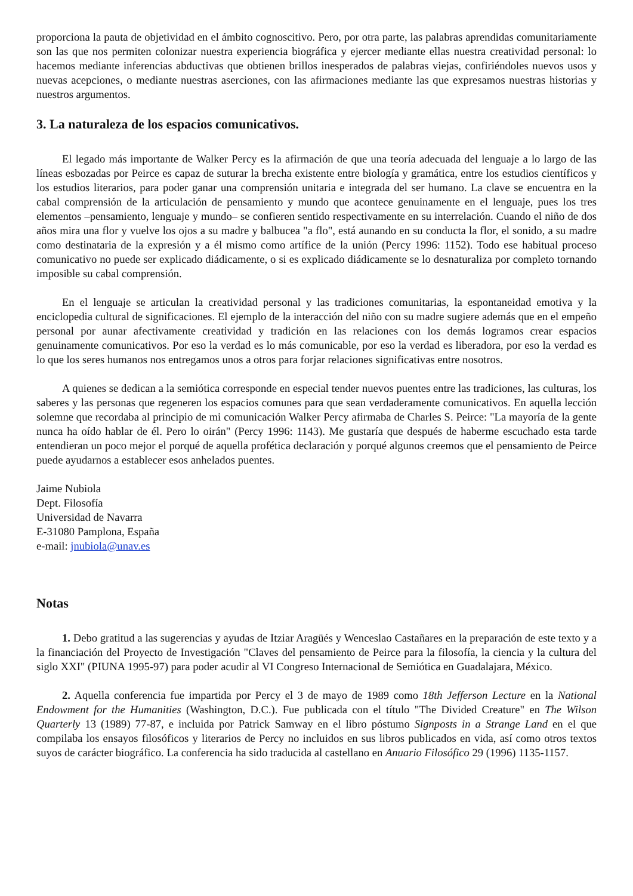proporciona la pauta de objetividad en el ámbito cognoscitivo. Pero, por otra parte, las palabras aprendidas comunitariamente son las que nos permiten colonizar nuestra experiencia biográfica y ejercer mediante ellas nuestra creatividad personal: lo hacemos mediante inferencias abductivas que obtienen brillos inesperados de palabras viejas, confiriéndoles nuevos usos y nuevas acepciones, o mediante nuestras aserciones, con las afirmaciones mediante las que expresamos nuestras historias y nuestros argumentos.
3. La naturaleza de los espacios comunicativos.
El legado más importante de Walker Percy es la afirmación de que una teoría adecuada del lenguaje a lo largo de las líneas esbozadas por Peirce es capaz de suturar la brecha existente entre biología y gramática, entre los estudios científicos y los estudios literarios, para poder ganar una comprensión unitaria e integrada del ser humano. La clave se encuentra en la cabal comprensión de la articulación de pensamiento y mundo que acontece genuinamente en el lenguaje, pues los tres elementos –pensamiento, lenguaje y mundo– se confieren sentido respectivamente en su interrelación. Cuando el niño de dos años mira una flor y vuelve los ojos a su madre y balbucea "a flo", está aunando en su conducta la flor, el sonido, a su madre como destinataria de la expresión y a él mismo como artífice de la unión (Percy 1996: 1152). Todo ese habitual proceso comunicativo no puede ser explicado diádicamente, o si es explicado diádicamente se lo desnaturaliza por completo tornando imposible su cabal comprensión.
En el lenguaje se articulan la creatividad personal y las tradiciones comunitarias, la espontaneidad emotiva y la enciclopedia cultural de significaciones. El ejemplo de la interacción del niño con su madre sugiere además que en el empeño personal por aunar afectivamente creatividad y tradición en las relaciones con los demás logramos crear espacios genuinamente comunicativos. Por eso la verdad es lo más comunicable, por eso la verdad es liberadora, por eso la verdad es lo que los seres humanos nos entregamos unos a otros para forjar relaciones significativas entre nosotros.
A quienes se dedican a la semiótica corresponde en especial tender nuevos puentes entre las tradiciones, las culturas, los saberes y las personas que regeneren los espacios comunes para que sean verdaderamente comunicativos. En aquella lección solemne que recordaba al principio de mi comunicación Walker Percy afirmaba de Charles S. Peirce: "La mayoría de la gente nunca ha oído hablar de él. Pero lo oirán" (Percy 1996: 1143). Me gustaría que después de haberme escuchado esta tarde entendieran un poco mejor el porqué de aquella profética declaración y porqué algunos creemos que el pensamiento de Peirce puede ayudarnos a establecer esos anhelados puentes.
Jaime Nubiola
Dept. Filosofía
Universidad de Navarra
E-31080 Pamplona, España
e-mail: jnubiola@unav.es
Notas
1. Debo gratitud a las sugerencias y ayudas de Itziar Aragüés y Wenceslao Castañares en la preparación de este texto y a la financiación del Proyecto de Investigación "Claves del pensamiento de Peirce para la filosofía, la ciencia y la cultura del siglo XXI" (PIUNA 1995-97) para poder acudir al VI Congreso Internacional de Semiótica en Guadalajara, México.
2. Aquella conferencia fue impartida por Percy el 3 de mayo de 1989 como 18th Jefferson Lecture en la National Endowment for the Humanities (Washington, D.C.). Fue publicada con el título "The Divided Creature" en The Wilson Quarterly 13 (1989) 77-87, e incluida por Patrick Samway en el libro póstumo Signposts in a Strange Land en el que compilaba los ensayos filosóficos y literarios de Percy no incluidos en sus libros publicados en vida, así como otros textos suyos de carácter biográfico. La conferencia ha sido traducida al castellano en Anuario Filosófico 29 (1996) 1135-1157.